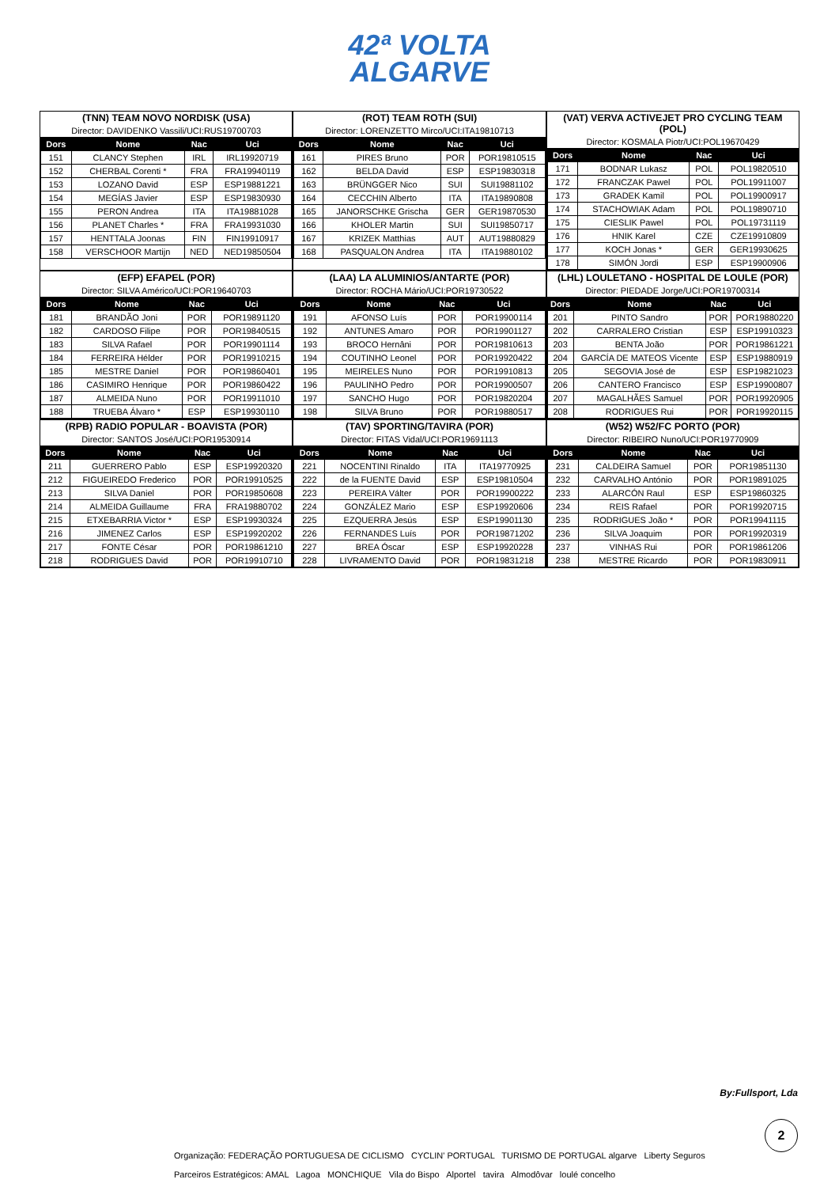42ª VOLTA
ALGARVE
| (TNN) TEAM NOVO NORDISK (USA) | | | |
| Director: DAVIDENKO Vassili/UCI:RUS19700703 | | | |
| Dors | Nome | Nac | Uci |
| 151 | CLANCY Stephen | IRL | IRL19920719 |
| 152 | CHERBAL Corenti * | FRA | FRA19940119 |
| 153 | LOZANO David | ESP | ESP19881221 |
| 154 | MEGÍAS Javier | ESP | ESP19830930 |
| 155 | PERON Andrea | ITA | ITA19881028 |
| 156 | PLANET Charles * | FRA | FRA19931030 |
| 157 | HENTTALA Joonas | FIN | FIN19910917 |
| 158 | VERSCHOOR Martijn | NED | NED19850504 |
| (ROT) TEAM ROTH (SUI) | | | |
| Director: LORENZETTO Mirco/UCI:ITA19810713 | | | |
| Dors | Nome | Nac | Uci |
| 161 | PIRES Bruno | POR | POR19810515 |
| 162 | BELDA David | ESP | ESP19830318 |
| 163 | BRÜNGGER Nico | SUI | SUI19881102 |
| 164 | CECCHIN Alberto | ITA | ITA19890808 |
| 165 | JANORSCHKE Grischa | GER | GER19870530 |
| 166 | KHOLER Martin | SUI | SUI19850717 |
| 167 | KRIZEK Matthias | AUT | AUT19880829 |
| 168 | PASQUALON Andrea | ITA | ITA19880102 |
| (VAT) VERVA ACTIVEJET PRO CYCLING TEAM (POL) | | | |
| Director: KOSMALA Piotr/UCI:POL19670429 | | | |
| Dors | Nome | Nac | Uci |
| 171 | BODNAR Lukasz | POL | POL19820510 |
| 172 | FRANCZAK Pawel | POL | POL19911007 |
| 173 | GRADEK Kamil | POL | POL19900917 |
| 174 | STACHOWIAK Adam | POL | POL19890710 |
| 175 | CIESLIK Pawel | POL | POL19731119 |
| 176 | HNIK Karel | CZE | CZE19910809 |
| 177 | KOCH Jonas * | GER | GER19930625 |
| 178 | SIMÓN Jordi | ESP | ESP19900906 |
| (EFP) EFAPEL (POR) | | | |
| Director: SILVA Américo/UCI:POR19640703 | | | |
| Dors | Nome | Nac | Uci |
| 181 | BRANDÃO Joni | POR | POR19891120 |
| 182 | CARDOSO Filipe | POR | POR19840515 |
| 183 | SILVA Rafael | POR | POR19901114 |
| 184 | FERREIRA Hélder | POR | POR19910215 |
| 185 | MESTRE Daniel | POR | POR19860401 |
| 186 | CASIMIRO Henrique | POR | POR19860422 |
| 187 | ALMEIDA Nuno | POR | POR19911010 |
| 188 | TRUEBA Álvaro * | ESP | ESP19930110 |
| (LAA) LA ALUMINIOS/ANTARTE (POR) | | | |
| Director: ROCHA Mário/UCI:POR19730522 | | | |
| Dors | Nome | Nac | Uci |
| 191 | AFONSO Luís | POR | POR19900114 |
| 192 | ANTUNES Amaro | POR | POR19901127 |
| 193 | BROCO Hernâni | POR | POR19810613 |
| 194 | COUTINHO Leonel | POR | POR19920422 |
| 195 | MEIRELES Nuno | POR | POR19910813 |
| 196 | PAULINHO Pedro | POR | POR19900507 |
| 197 | SANCHO Hugo | POR | POR19820204 |
| 198 | SILVA Bruno | POR | POR19880517 |
| (LHL) LOULETANO - HOSPITAL DE LOULE (POR) | | | |
| Director: PIEDADE Jorge/UCI:POR19700314 | | | |
| Dors | Nome | Nac | Uci |
| 201 | PINTO Sandro | POR | POR19880220 |
| 202 | CARRALERO Cristian | ESP | ESP19910323 |
| 203 | BENTA João | POR | POR19861221 |
| 204 | GARCÍA DE MATEOS Vicente | ESP | ESP19880919 |
| 205 | SEGOVIA José de | ESP | ESP19821023 |
| 206 | CANTERO Francisco | ESP | ESP19900807 |
| 207 | MAGALHÃES Samuel | POR | POR19920905 |
| 208 | RODRIGUES Rui | POR | POR19920115 |
| (RPB) RADIO POPULAR - BOAVISTA (POR) | | | |
| Director: SANTOS José/UCI:POR19530914 | | | |
| Dors | Nome | Nac | Uci |
| 211 | GUERRERO Pablo | ESP | ESP19920320 |
| 212 | FIGUEIREDO Frederico | POR | POR19910525 |
| 213 | SILVA Daniel | POR | POR19850608 |
| 214 | ALMEIDA Guillaume | FRA | FRA19880702 |
| 215 | ETXEBARRIA Victor * | ESP | ESP19930324 |
| 216 | JIMENEZ Carlos | ESP | ESP19920202 |
| 217 | FONTE César | POR | POR19861210 |
| 218 | RODRIGUES David | POR | POR19910710 |
| (TAV) SPORTING/TAVIRA (POR) | | | |
| Director: FITAS Vidal/UCI:POR19691113 | | | |
| Dors | Nome | Nac | Uci |
| 221 | NOCENTINI Rinaldo | ITA | ITA19770925 |
| 222 | de la FUENTE David | ESP | ESP19810504 |
| 223 | PEREIRA Válter | POR | POR19900222 |
| 224 | GONZÁLEZ Mario | ESP | ESP19920606 |
| 225 | EZQUERRA Jesús | ESP | ESP19901130 |
| 226 | FERNANDES Luís | POR | POR19871202 |
| 227 | BREA Óscar | ESP | ESP19920228 |
| 228 | LIVRAMENTO David | POR | POR19831218 |
| (W52) W52/FC PORTO (POR) | | | |
| Director: RIBEIRO Nuno/UCI:POR19770909 | | | |
| Dors | Nome | Nac | Uci |
| 231 | CALDEIRA Samuel | POR | POR19851130 |
| 232 | CARVALHO António | POR | POR19891025 |
| 233 | ALARCÓN Raul | ESP | ESP19860325 |
| 234 | REIS Rafael | POR | POR19920715 |
| 235 | RODRIGUES João * | POR | POR19941115 |
| 236 | SILVA Joaquim | POR | POR19920319 |
| 237 | VINHAS Rui | POR | POR19861206 |
| 238 | MESTRE Ricardo | POR | POR19830911 |
By:Fullsport, Lda
2
Organização: FEDERAÇÃO PORTUGUESA DE CICLISMO CYCLIN' PORTUGAL TURISMO DE PORTUGAL algarve Liberty Seguros
Parceiros Estratégicos: AMAL Lagoa MONCHIQUE Vila do Bispo Alportel tavira Almodôvar loulé concelho